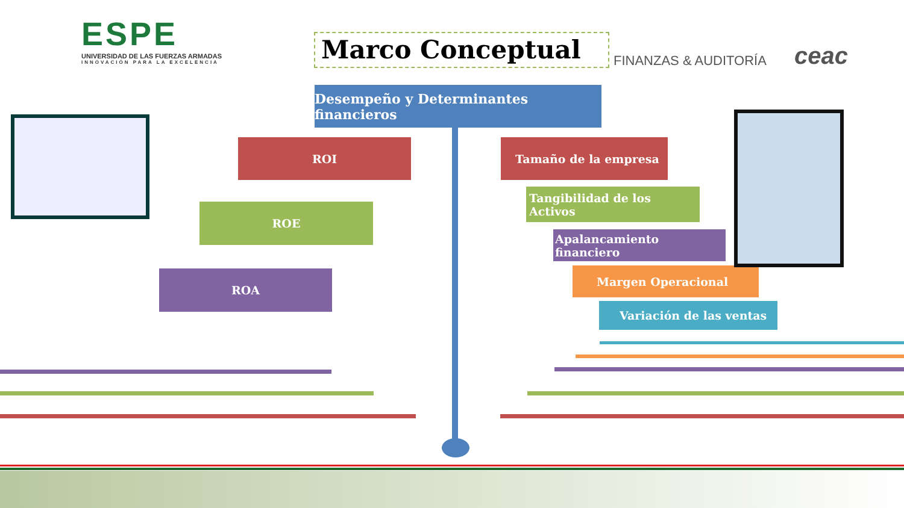ESPE
UNIVERSIDAD DE LAS FUERZAS ARMADAS
INNOVACIÓN PARA LA EXCELENCIA
Marco Conceptual FINANZAS & AUDITORÍA ceac
Desempeño y Determinantes financieros
ROI
ROE
ROA
Tamaño de la empresa
Tangibilidad de los Activos
Apalancamiento financiero
Margen Operacional
Variación de las ventas